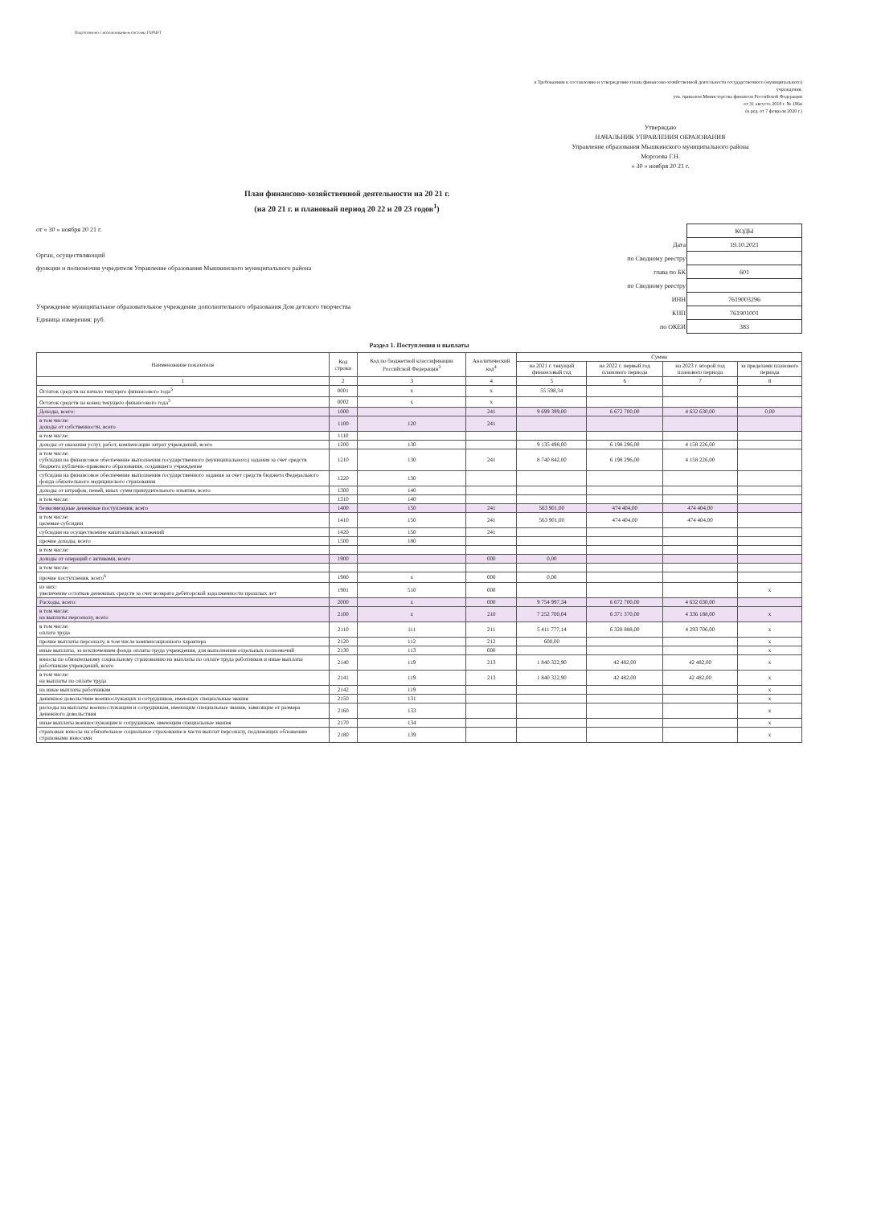Подготовлено с использованием системы ГАРАНТ
к Требованиям к составлению и утверждению плана финансово-хозяйственной деятельности государственного (муниципального) учреждения,
утв. приказом Министерства финансов Российской Федерации
от 31 августа 2018 г. № 186н
(в ред. от 7 февраля 2020 г.)
Утверждаю
НАЧАЛЬНИК УПРАВЛЕНИЯ ОБРАЗОВАНИЯ
Управление образования Мышкинского муниципального района
Морозова Г.Н.
« 30 » ноября 20 21 г.
План финансово-хозяйственной деятельности на 20 21 г.
(на 20 21 г. и плановый период 20 22 и 20 23 годов<sup>1</sup>)
от « 30 » ноября 20 21 г.
Орган, осуществляющий
функции и полномочия учредителя Управление образования Мышкинского муниципального района
Учреждение муниципальное образовательное учреждение дополнительного образования Дом детского творчества
Единица измерения: руб.
| | КОДЫ |
| Дата | 19.10.2021 |
| по Сводному реестру | |
| глава по БК | 601 |
| по Сводному реестру | |
| ИНН | 7619003296 |
| КПП | 761901001 |
| по ОКЕИ | 383 |
Раздел 1. Поступления и выплаты
| Наименование показателя | Код строки | Код по бюджетной классификации Российской Федерации<sup>3</sup> | Аналитический код<sup>4</sup> | Сумма | | | |
| --- | --- | --- | --- | --- | --- | --- | --- |
| | | | | на 2021 г. текущий финансовый год | на 2022 г. первый год планового периода | на 2023 г. второй год планового периода | за пределами планового периода |
| 1 | 2 | 3 | 4 | 5 | 6 | 7 | 8 |
| Остаток средств на начало текущего финансового года<sup>5</sup> | 0001 | x | x | 55 598,34 | | | |
| Остаток средств на конец текущего финансового года<sup>5</sup> | 0002 | x | x | | | | |
| Доходы, всего: | 1000 | | 241 | 9 699 399,00 | 6 672 700,00 | 4 632 630,00 | 0,00 |
| в том числе: доходы от собственности, всего | 1100 | 120 | 241 | | | | |
| в том числе: | 1110 | | | | | | |
| доходы от оказания услуг, работ, компенсации затрат учреждений, всего | 1200 | 130 | | 9 135 498,00 | 6 198 296,00 | 4 158 226,00 | |
| в том числе: субсидии на финансовое обеспечение выполнения государственного (муниципального) задания за счет средств бюджета публично-правового образования, создавшего учреждение | 1210 | 130 | 241 | 8 740 842,00 | 6 198 296,00 | 4 158 226,00 | |
| субсидии на финансовое обеспечение выполнения государственного задания за счет средств бюджета Федерального фонда обязательного медицинского страхования | 1220 | 130 | | | | | |
| доходы от штрафов, пеней, иных сумм принудительного изъятия, всего | 1300 | 140 | | | | | |
| в том числе: | 1310 | 140 | | | | | |
| безвозмездные денежные поступления, всего | 1400 | 150 | 241 | 563 901,00 | 474 404,00 | 474 404,00 | |
| в том числе: целевые субсидии | 1410 | 150 | 241 | 563 901,00 | 474 404,00 | 474 404,00 | |
| субсидии на осуществление капитальных вложений | 1420 | 150 | 241 | | | | |
| прочие доходы, всего | 1500 | 180 | | | | | |
| в том числе: | | | | | | | |
| доходы от операций с активами, всего | 1900 | | 000 | 0,00 | | | |
| в том числе: | | | | | | | |
| прочие поступления, всего<sup>6</sup> | 1980 | x | 000 | 0,00 | | | |
| из них: увеличение остатков денежных средств за счет возврата дебиторской задолженности прошлых лет | 1981 | 510 | 000 | | | | x |
| Расходы, всего: | 2000 | x | 000 | 9 754 997,34 | 6 672 700,00 | 4 632 630,00 | |
| в том числе: на выплаты персоналу, всего | 2100 | x | 210 | 7 252 700,04 | 6 371 370,00 | 4 336 188,00 | x |
| в том числе: оплата труда | 2110 | 111 | 211 | 5 411 777,14 | 6 328 888,00 | 4 293 706,00 | x |
| прочие выплаты персоналу, в том числе компенсационного характера | 2120 | 112 | 212 | 600,00 | | | x |
| иные выплаты, за исключением фонда оплаты труда учреждения, для выполнения отдельных полномочий | 2130 | 113 | 000 | | | | x |
| взносы по обязательному социальному страхованию на выплаты по оплате труда работников и иные выплаты работникам учреждений, всего | 2140 | 119 | 213 | 1 840 322,90 | 42 482,00 | 42 482,00 | x |
| в том числе: на выплаты по оплате труда | 2141 | 119 | 213 | 1 840 322,90 | 42 482,00 | 42 482,00 | x |
| на иные выплаты работникам | 2142 | 119 | | | | | x |
| денежное довольствие военнослужащих и сотрудников, имеющих специальные звания | 2150 | 131 | | | | | x |
| расходы на выплаты военнослужащим и сотрудникам, имеющим специальные звания, зависящие от размера денежного довольствия | 2160 | 133 | | | | | x |
| иные выплаты военнослужащим и сотрудникам, имеющим специальные звания | 2170 | 134 | | | | | x |
| страховые взносы на обязательное социальное страхование в части выплат персоналу, подлежащих обложению страховыми взносами | 2180 | 139 | | | | | x |